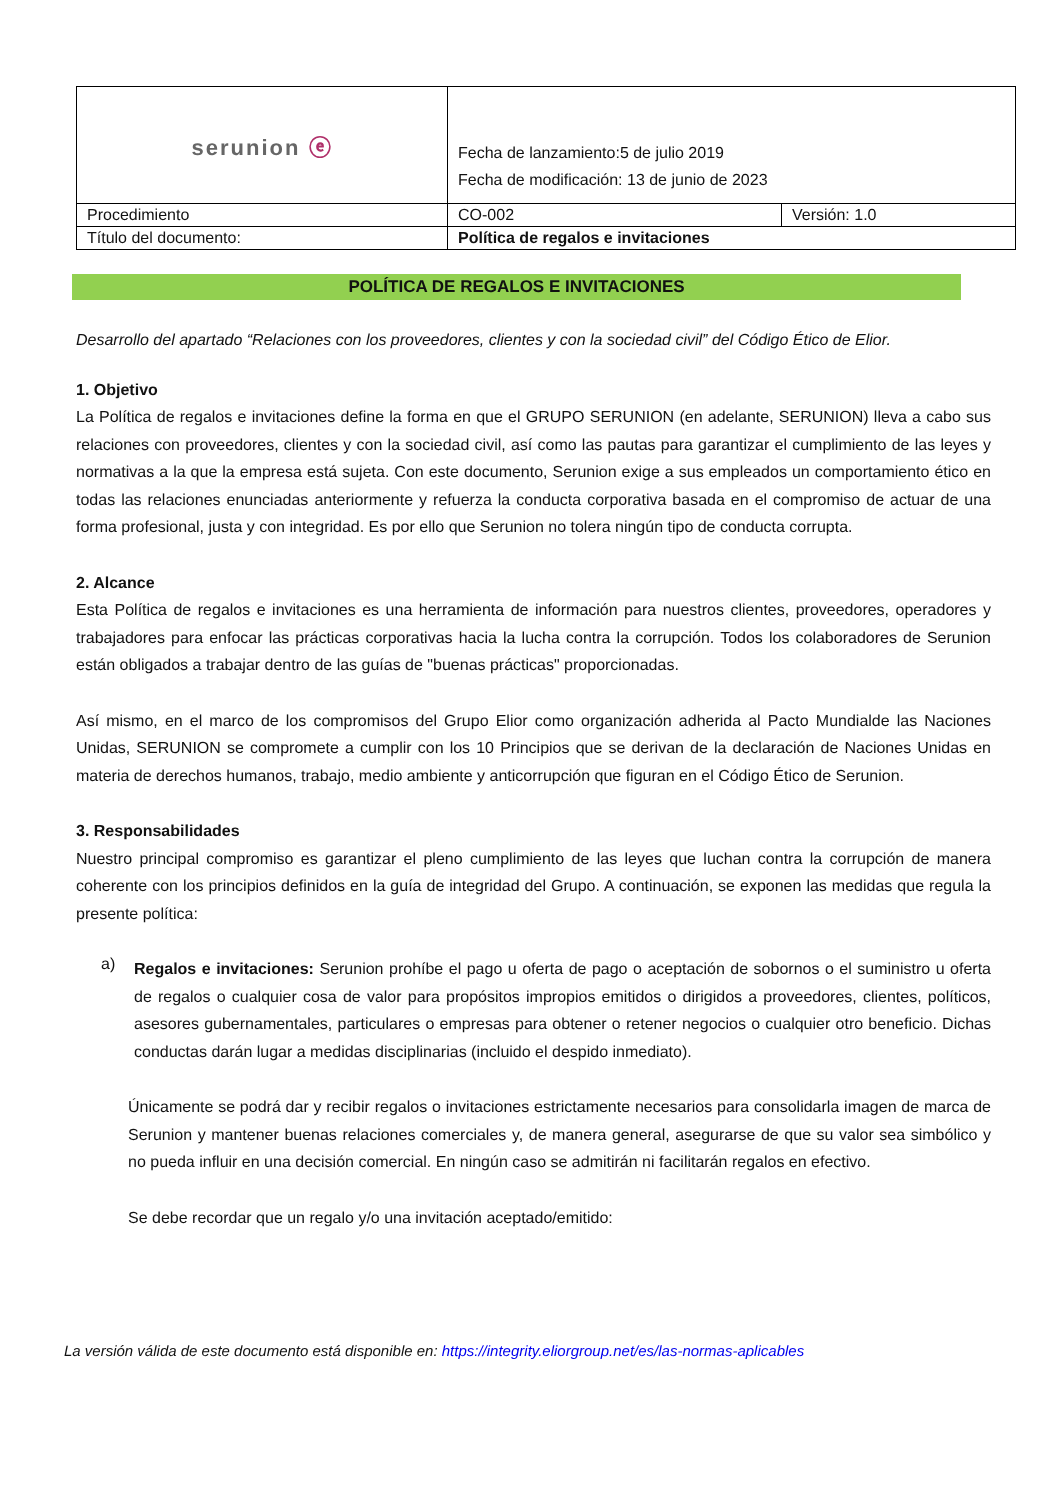| serunion ⓔ | Fecha de lanzamiento:5 de julio 2019 Fecha de modificación: 13 de junio de 2023 | |
| Procedimiento | CO-002 | Versión: 1.0 |
| Título del documento: | Política de regalos e invitaciones | |
POLÍTICA DE REGALOS E INVITACIONES
Desarrollo del apartado “Relaciones con los proveedores, clientes y con la sociedad civil” del Código Ético de Elior.
1. Objetivo
La Política de regalos e invitaciones define la forma en que el GRUPO SERUNION (en adelante, SERUNION) lleva a cabo sus relaciones con proveedores, clientes y con la sociedad civil, así como las pautas para garantizar el cumplimiento de las leyes y normativas a la que la empresa está sujeta. Con este documento, Serunion exige a sus empleados un comportamiento ético en todas las relaciones enunciadas anteriormente y refuerza la conducta corporativa basada en el compromiso de actuar de una forma profesional, justa y con integridad. Es por ello que Serunion no tolera ningún tipo de conducta corrupta.
2. Alcance
Esta Política de regalos e invitaciones es una herramienta de información para nuestros clientes, proveedores, operadores y trabajadores para enfocar las prácticas corporativas hacia la lucha contra la corrupción. Todos los colaboradores de Serunion están obligados a trabajar dentro de las guías de "buenas prácticas" proporcionadas.
Así mismo, en el marco de los compromisos del Grupo Elior como organización adherida al Pacto Mundialde las Naciones Unidas, SERUNION se compromete a cumplir con los 10 Principios que se derivan de la declaración de Naciones Unidas en materia de derechos humanos, trabajo, medio ambiente y anticorrupción que figuran en el Código Ético de Serunion.
3. Responsabilidades
Nuestro principal compromiso es garantizar el pleno cumplimiento de las leyes que luchan contra la corrupción de manera coherente con los principios definidos en la guía de integridad del Grupo. A continuación, se exponen las medidas que regula la presente política:
a)
Regalos e invitaciones: Serunion prohíbe el pago u oferta de pago o aceptación de sobornos o el suministro u oferta de regalos o cualquier cosa de valor para propósitos impropios emitidos o dirigidos a proveedores, clientes, políticos, asesores gubernamentales, particulares o empresas para obtener o retener negocios o cualquier otro beneficio. Dichas conductas darán lugar a medidas disciplinarias (incluido el despido inmediato).
Únicamente se podrá dar y recibir regalos o invitaciones estrictamente necesarios para consolidarla imagen de marca de Serunion y mantener buenas relaciones comerciales y, de manera general, asegurarse de que su valor sea simbólico y no pueda influir en una decisión comercial. En ningún caso se admitirán ni facilitarán regalos en efectivo.
Se debe recordar que un regalo y/o una invitación aceptado/emitido:
La versión válida de este documento está disponible en: https://integrity.eliorgroup.net/es/las-normas-aplicables